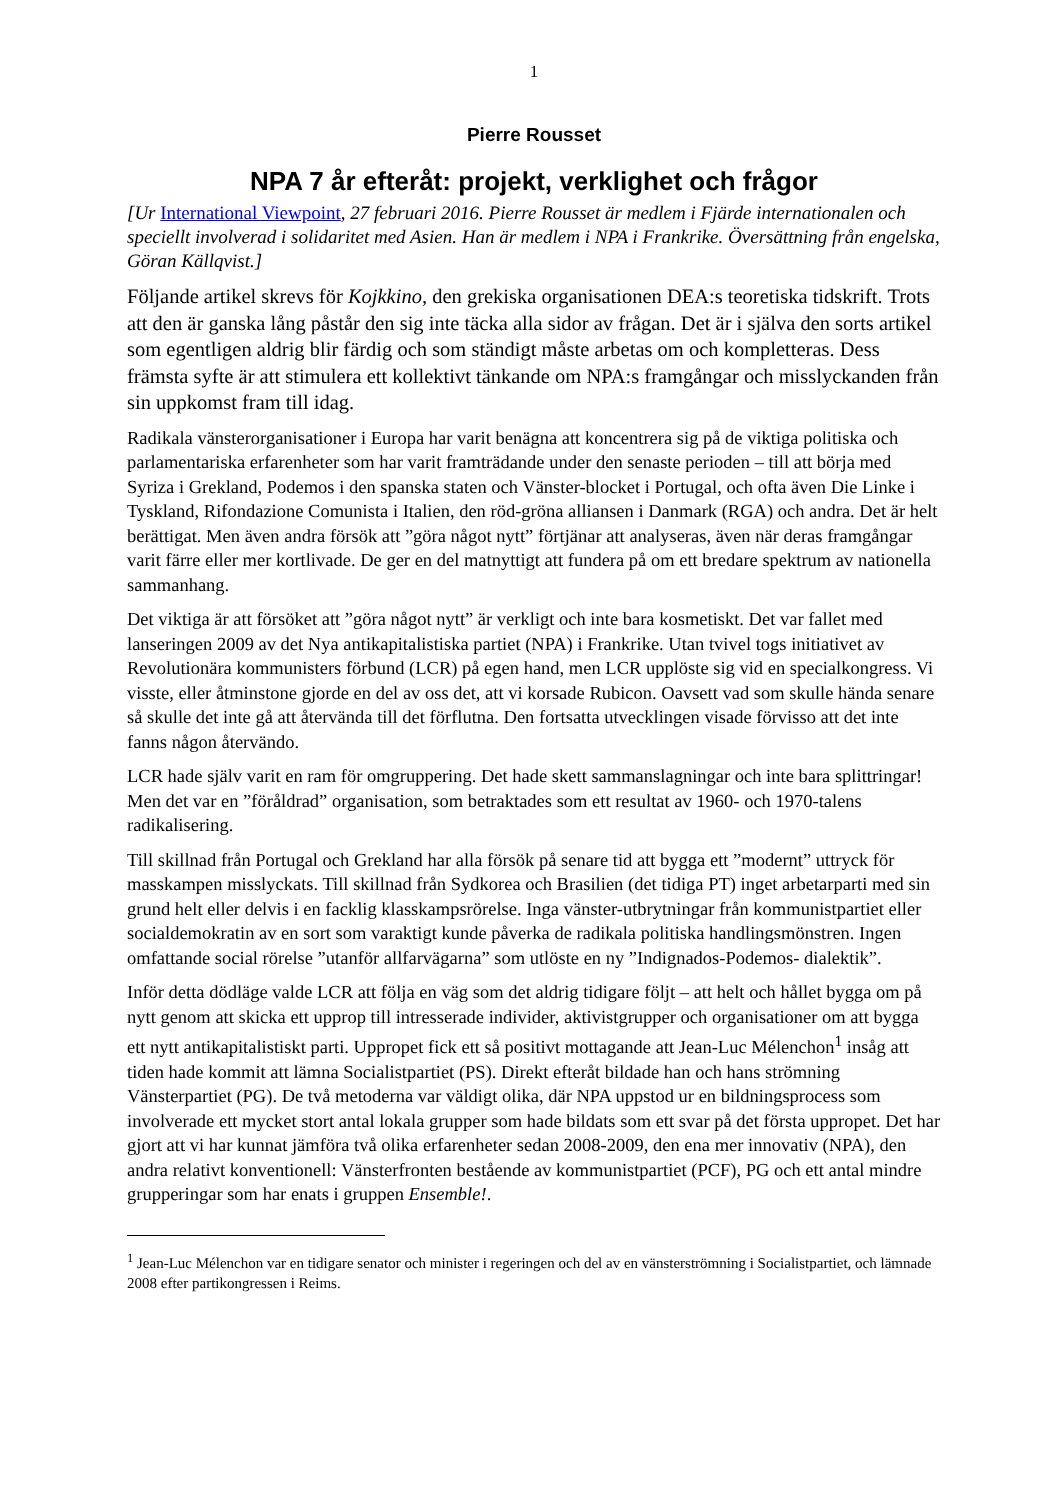1
Pierre Rousset
NPA 7 år efteråt: projekt, verklighet och frågor
[Ur International Viewpoint, 27 februari 2016. Pierre Rousset är medlem i Fjärde internationalen och speciellt involverad i solidaritet med Asien. Han är medlem i NPA i Frankrike. Översättning från engelska, Göran Källqvist.]
Följande artikel skrevs för Kojkkino, den grekiska organisationen DEA:s teoretiska tidskrift. Trots att den är ganska lång påstår den sig inte täcka alla sidor av frågan. Det är i själva den sorts artikel som egentligen aldrig blir färdig och som ständigt måste arbetas om och kompletteras. Dess främsta syfte är att stimulera ett kollektivt tänkande om NPA:s framgångar och misslyckanden från sin uppkomst fram till idag.
Radikala vänsterorganisationer i Europa har varit benägna att koncentrera sig på de viktiga politiska och parlamentariska erfarenheter som har varit framträdande under den senaste perioden – till att börja med Syriza i Grekland, Podemos i den spanska staten och Vänster-blocket i Portugal, och ofta även Die Linke i Tyskland, Rifondazione Comunista i Italien, den röd-gröna alliansen i Danmark (RGA) och andra. Det är helt berättigat. Men även andra försök att ”göra något nytt” förtjänar att analyseras, även när deras framgångar varit färre eller mer kortlivade. De ger en del matnyttigt att fundera på om ett bredare spektrum av nationella sammanhang.
Det viktiga är att försöket att ”göra något nytt” är verkligt och inte bara kosmetiskt. Det var fallet med lanseringen 2009 av det Nya antikapitalistiska partiet (NPA) i Frankrike. Utan tvivel togs initiativet av Revolutionära kommunisters förbund (LCR) på egen hand, men LCR upplöste sig vid en specialkongress. Vi visste, eller åtminstone gjorde en del av oss det, att vi korsade Rubicon. Oavsett vad som skulle hända senare så skulle det inte gå att återvända till det förflutna. Den fortsatta utvecklingen visade förvisso att det inte fanns någon återvändo.
LCR hade själv varit en ram för omgruppering. Det hade skett sammanslagningar och inte bara splittringar! Men det var en ”föråldrad” organisation, som betraktades som ett resultat av 1960- och 1970-talens radikalisering.
Till skillnad från Portugal och Grekland har alla försök på senare tid att bygga ett ”modernt” uttryck för masskampen misslyckats. Till skillnad från Sydkorea och Brasilien (det tidiga PT) inget arbetarparti med sin grund helt eller delvis i en facklig klasskampsrörelse. Inga vänster-utbrytningar från kommunistpartiet eller socialdemokratin av en sort som varaktigt kunde påverka de radikala politiska handlingsmönstren. Ingen omfattande social rörelse ”utanför allfarvägarna” som utlöste en ny ”Indignados-Podemos- dialektik”.
Inför detta dödläge valde LCR att följa en väg som det aldrig tidigare följt – att helt och hållet bygga om på nytt genom att skicka ett upprop till intresserade individer, aktivistgrupper och organisationer om att bygga ett nytt antikapitalistiskt parti. Uppropet fick ett så positivt mottagande att Jean-Luc Mélenchon<sup>1</sup> insåg att tiden hade kommit att lämna Socialistpartiet (PS). Direkt efteråt bildade han och hans strömning Vänsterpartiet (PG). De två metoderna var väldigt olika, där NPA uppstod ur en bildningsprocess som involverade ett mycket stort antal lokala grupper som hade bildats som ett svar på det första uppropet. Det har gjort att vi har kunnat jämföra två olika erfarenheter sedan 2008-2009, den ena mer innovativ (NPA), den andra relativt konventionell: Vänsterfronten bestående av kommunistpartiet (PCF), PG och ett antal mindre grupperingar som har enats i gruppen Ensemble!.
<sup>1</sup> Jean-Luc Mélenchon var en tidigare senator och minister i regeringen och del av en vänsterströmning i Socialistpartiet, och lämnade 2008 efter partikongressen i Reims.